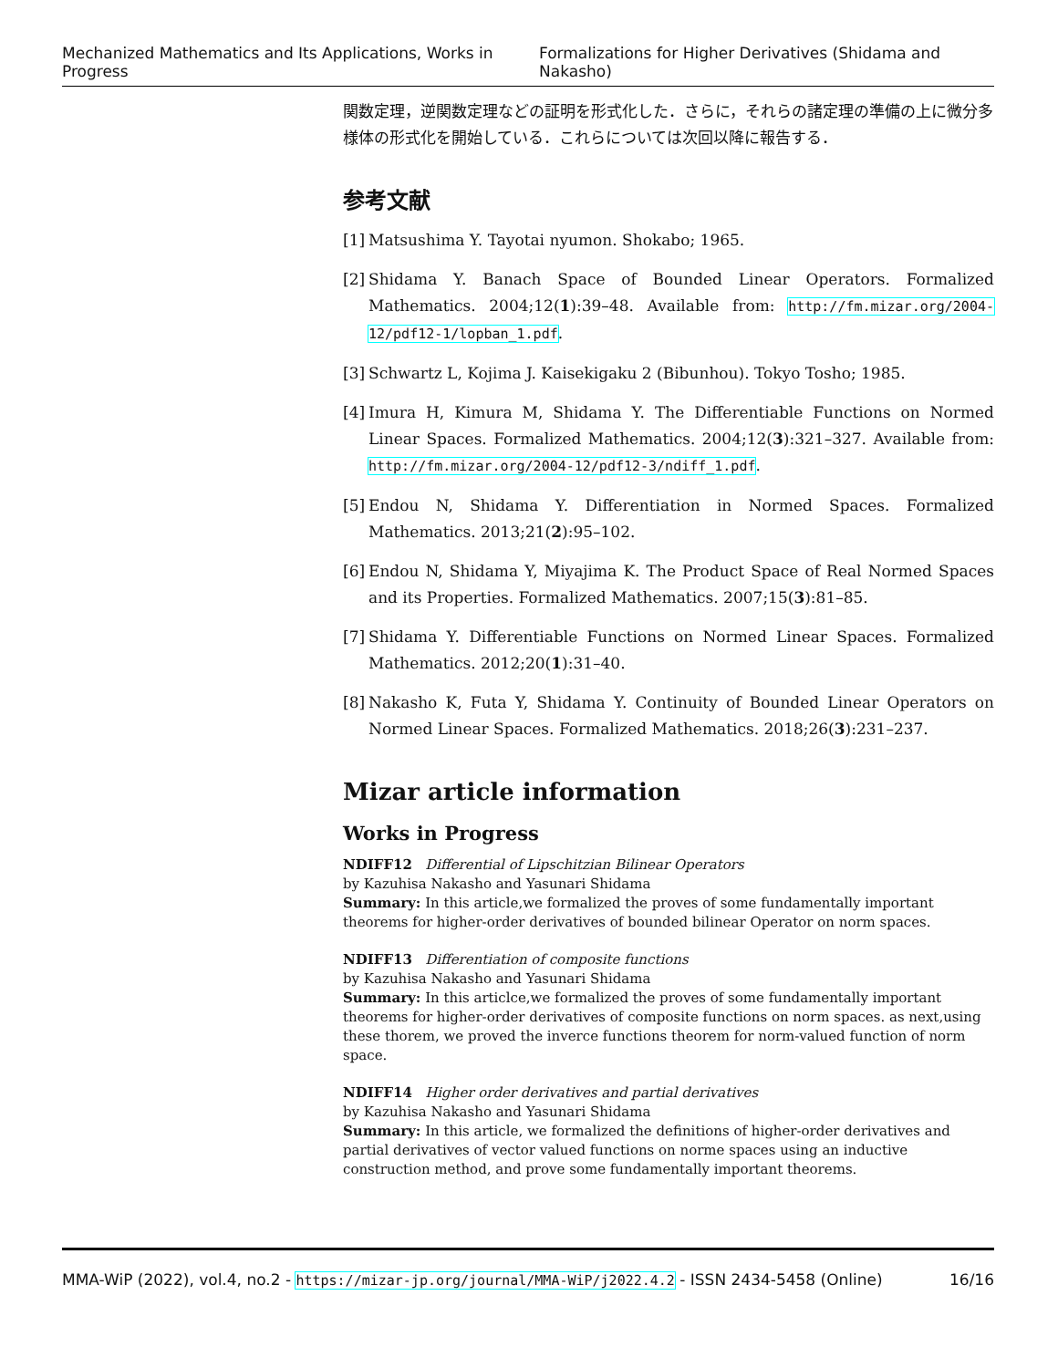Mechanized Mathematics and Its Applications, Works in Progress Formalizations for Higher Derivatives (Shidama and Nakasho)
関数定理，逆関数定理などの証明を形式化した．さらに，それらの諸定理の準備の上に微分多様体の形式化を開始している．これらについては次回以降に報告する．
参考文献
[1] Matsushima Y. Tayotai nyumon. Shokabo; 1965.
[2] Shidama Y. Banach Space of Bounded Linear Operators. Formalized Mathematics. 2004;12(1):39–48. Available from: http://fm.mizar.org/2004-12/pdf12-1/lopban_1.pdf.
[3] Schwartz L, Kojima J. Kaisekigaku 2 (Bibunhou). Tokyo Tosho; 1985.
[4] Imura H, Kimura M, Shidama Y. The Differentiable Functions on Normed Linear Spaces. Formalized Mathematics. 2004;12(3):321–327. Available from: http://fm.mizar.org/2004-12/pdf12-3/ndiff_1.pdf.
[5] Endou N, Shidama Y. Differentiation in Normed Spaces. Formalized Mathematics. 2013;21(2):95–102.
[6] Endou N, Shidama Y, Miyajima K. The Product Space of Real Normed Spaces and its Properties. Formalized Mathematics. 2007;15(3):81–85.
[7] Shidama Y. Differentiable Functions on Normed Linear Spaces. Formalized Mathematics. 2012;20(1):31–40.
[8] Nakasho K, Futa Y, Shidama Y. Continuity of Bounded Linear Operators on Normed Linear Spaces. Formalized Mathematics. 2018;26(3):231–237.
Mizar article information
Works in Progress
NDIFF12 Differential of Lipschitzian Bilinear Operators
by Kazuhisa Nakasho and Yasunari Shidama
Summary: In this article,we formalized the proves of some fundamentally important theorems for higher-order derivatives of bounded bilinear Operator on norm spaces.
NDIFF13 Differentiation of composite functions
by Kazuhisa Nakasho and Yasunari Shidama
Summary: In this articlce,we formalized the proves of some fundamentally important theorems for higher-order derivatives of composite functions on norm spaces. as next,using these thorem, we proved the inverce functions theorem for norm-valued function of norm space.
NDIFF14 Higher order derivatives and partial derivatives
by Kazuhisa Nakasho and Yasunari Shidama
Summary: In this article, we formalized the definitions of higher-order derivatives and partial derivatives of vector valued functions on norme spaces using an inductive construction method, and prove some fundamentally important theorems.
MMA-WiP (2022), vol.4, no.2 - https://mizar-jp.org/journal/MMA-WiP/j2022.4.2 - ISSN 2434-5458 (Online) 16/16